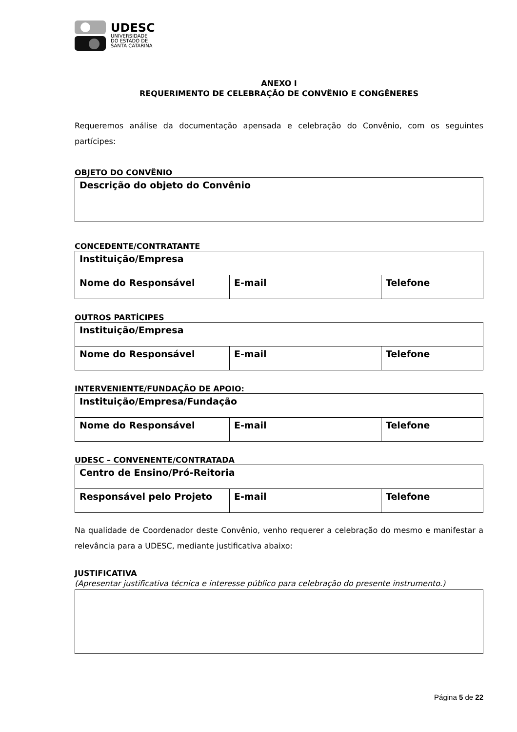UDESC
UNIVERSIDADE
DO ESTADO DE
SANTA CATARINA
ANEXO I
REQUERIMENTO DE CELEBRAÇÃO DE CONVÊNIO E CONGÊNERES
Requeremos análise da documentação apensada e celebração do Convênio, com os seguintes partícipes:
OBJETO DO CONVÊNIO
| Descrição do objeto do Convênio |
CONCEDENTE/CONTRATANTE
| Instituição/Empresa | | |
| Nome do Responsável | E-mail | Telefone |
OUTROS PARTÍCIPES
| Instituição/Empresa | | |
| Nome do Responsável | E-mail | Telefone |
INTERVENIENTE/FUNDAÇÃO DE APOIO:
| Instituição/Empresa/Fundação | | |
| Nome do Responsável | E-mail | Telefone |
UDESC – CONVENENTE/CONTRATADA
| Centro de Ensino/Pró-Reitoria | | |
| Responsável pelo Projeto | E-mail | Telefone |
Na qualidade de Coordenador deste Convênio, venho requerer a celebração do mesmo e manifestar a relevância para a UDESC, mediante justificativa abaixo:
JUSTIFICATIVA
(Apresentar justificativa técnica e interesse público para celebração do presente instrumento.)
Página 5 de 22